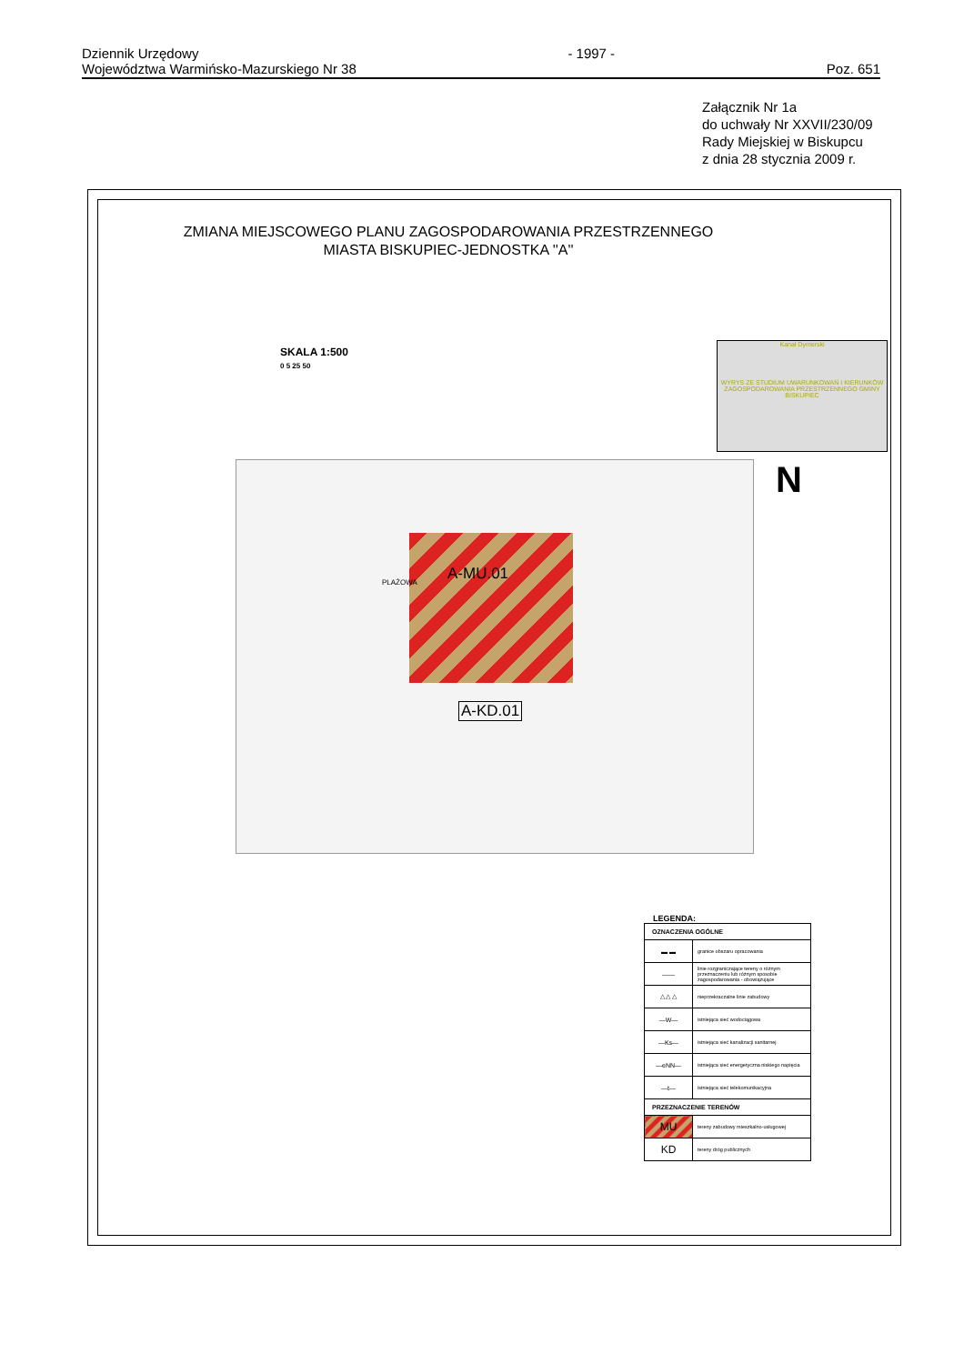Dziennik Urzędowy
Województwa Warmińsko-Mazurskiego Nr 38
- 1997 -
Poz. 651
Załącznik Nr 1a
do uchwały Nr XXVII/230/09
Rady Miejskiej w Biskupcu
z dnia 28 stycznia 2009 r.
ZMIANA MIEJSCOWEGO PLANU ZAGOSPODAROWANIA PRZESTRZENNEGO
MIASTA BISKUPIEC-JEDNOSTKA ''A''
SKALA 1:500
0 5 25 50
Kanał Dymerski
WYRYS ZE STUDIUM UWARUNKOWAŃ I KIERUNKÓW ZAGOSPODAROWANIA PRZESTRZENNEGO GMINY BISKUPIEC
N
A-MU.01
A-KD.01
PLAŻOWA
LEGENDA:
| OZNACZENIA OGÓLNE | |
| --- | --- |
| ▬ ▬ | granice obszaru opracowania |
| —— | linie rozgraniczające tereny o różnym przeznaczeniu lub różnym sposobie zagospodarowania - obowiązujące |
| △ △ △ | nieprzekraczalne linie zabudowy |
| —W— | istniejąca sieć wodociągowa |
| —Ks— | istniejąca sieć kanalizacji sanitarnej |
| —eNN— | istniejąca sieć energetyczna niskiego napięcia |
| —t— | istniejąca sieć telekomunikacyjna |
| PRZEZNACZENIE TERENÓW | |
| MU | tereny zabudowy mieszkalno-usługowej |
| KD | tereny dróg publicznych |